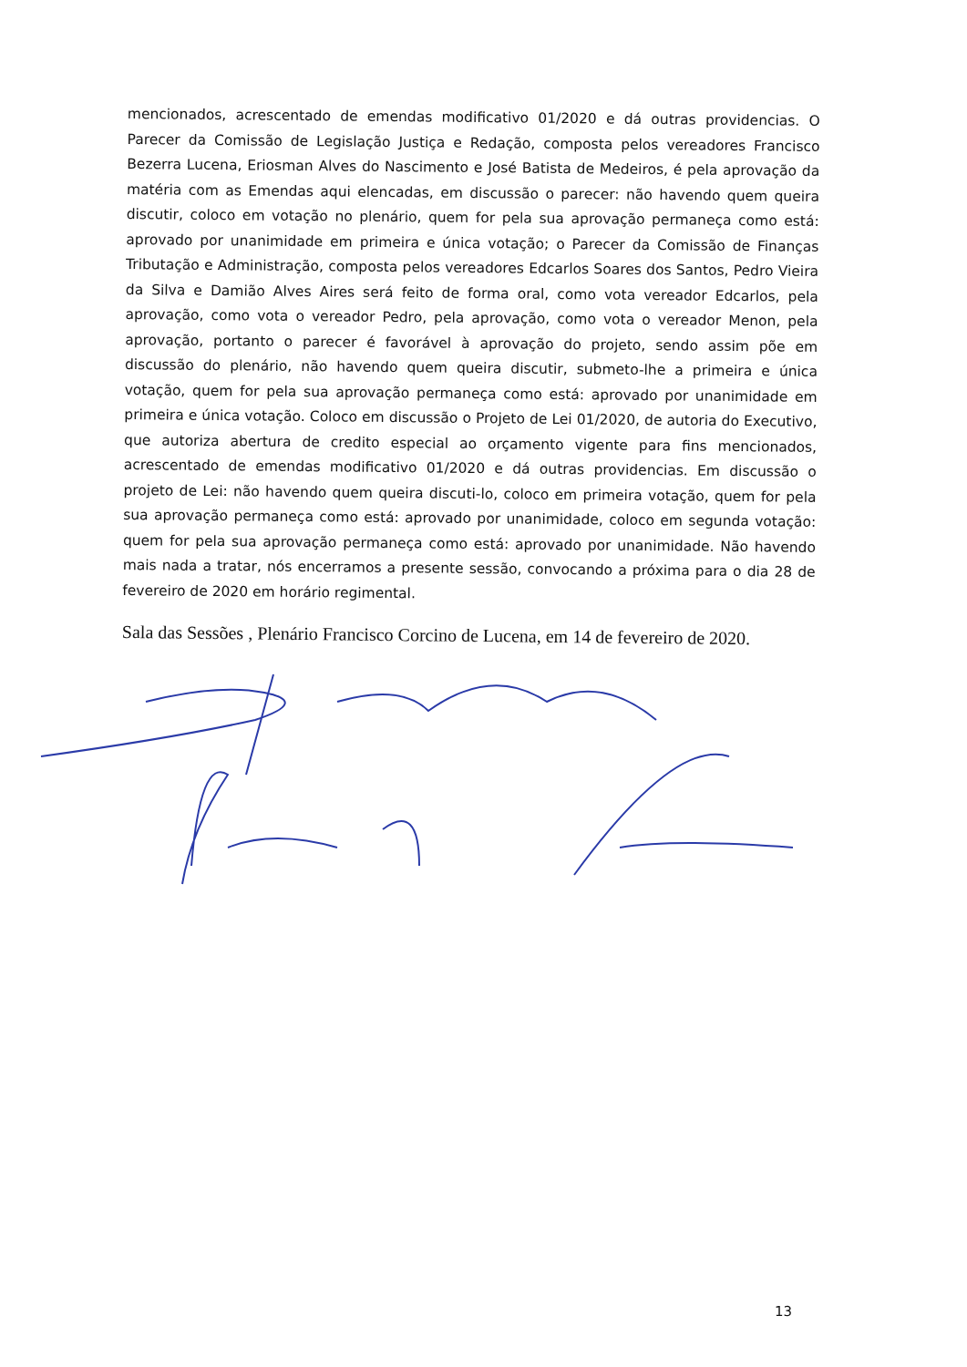mencionados, acrescentado de emendas modificativo 01/2020 e dá outras providencias. O Parecer da Comissão de Legislação Justiça e Redação, composta pelos vereadores Francisco Bezerra Lucena, Eriosman Alves do Nascimento e José Batista de Medeiros, é pela aprovação da matéria com as Emendas aqui elencadas, em discussão o parecer: não havendo quem queira discutir, coloco em votação no plenário, quem for pela sua aprovação permaneça como está: aprovado por unanimidade em primeira e única votação; o Parecer da Comissão de Finanças Tributação e Administração, composta pelos vereadores Edcarlos Soares dos Santos, Pedro Vieira da Silva e Damião Alves Aires será feito de forma oral, como vota vereador Edcarlos, pela aprovação, como vota o vereador Pedro, pela aprovação, como vota o vereador Menon, pela aprovação, portanto o parecer é favorável à aprovação do projeto, sendo assim põe em discussão do plenário, não havendo quem queira discutir, submeto-lhe a primeira e única votação, quem for pela sua aprovação permaneça como está: aprovado por unanimidade em primeira e única votação. Coloco em discussão o Projeto de Lei 01/2020, de autoria do Executivo, que autoriza abertura de credito especial ao orçamento vigente para fins mencionados, acrescentado de emendas modificativo 01/2020 e dá outras providencias. Em discussão o projeto de Lei: não havendo quem queira discuti-lo, coloco em primeira votação, quem for pela sua aprovação permaneça como está: aprovado por unanimidade, coloco em segunda votação: quem for pela sua aprovação permaneça como está: aprovado por unanimidade. Não havendo mais nada a tratar, nós encerramos a presente sessão, convocando a próxima para o dia 28 de fevereiro de 2020 em horário regimental.
Sala das Sessões , Plenário Francisco Corcino de Lucena, em 14 de fevereiro de 2020.
13